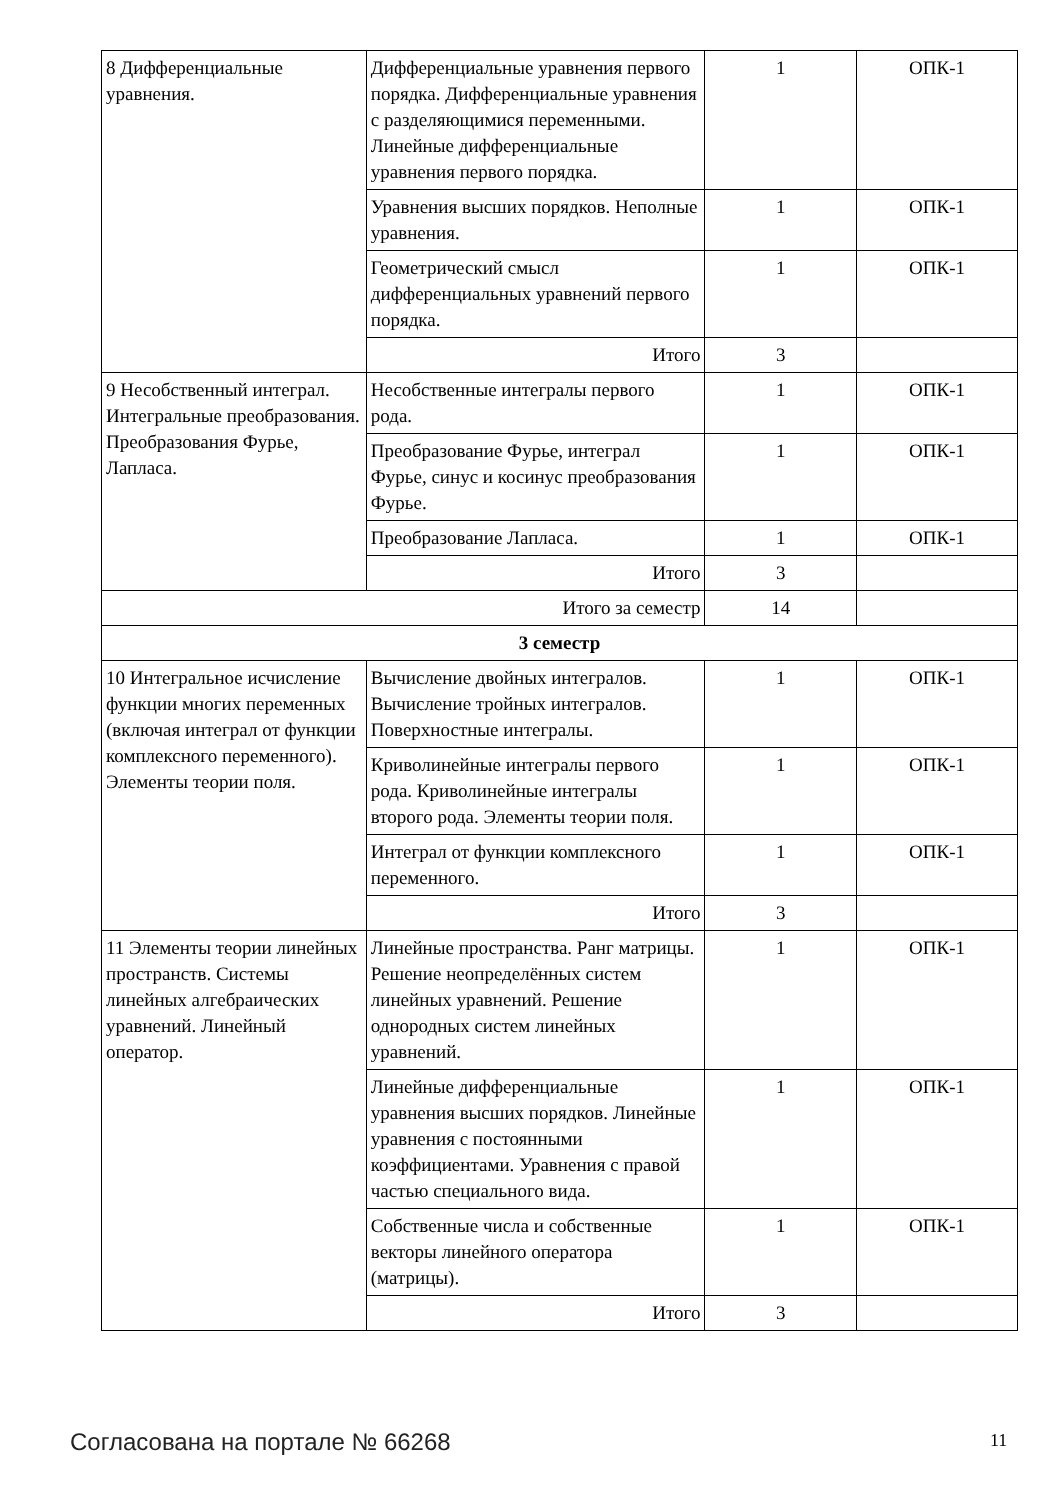| 8 Дифференциальные уравнения. | Дифференциальные уравнения первого порядка. Дифференциальные уравнения с разделяющимися переменными. Линейные дифференциальные уравнения первого порядка. | 1 | ОПК-1 |
| | Уравнения высших порядков. Неполные уравнения. | 1 | ОПК-1 |
| | Геометрический смысл дифференциальных уравнений первого порядка. | 1 | ОПК-1 |
| | Итого | 3 | |
| 9 Несобственный интеграл. Интегральные преобразования. Преобразования Фурье, Лапласа. | Несобственные интегралы первого рода. | 1 | ОПК-1 |
| | Преобразование Фурье, интеграл Фурье, синус и косинус преобразования Фурье. | 1 | ОПК-1 |
| | Преобразование Лапласа. | 1 | ОПК-1 |
| | Итого | 3 | |
| Итого за семестр | | 14 | |
| 3 семестр | | | |
| 10 Интегральное исчисление функции многих переменных (включая интеграл от функции комплексного переменного). Элементы теории поля. | Вычисление двойных интегралов. Вычисление тройных интегралов. Поверхностные интегралы. | 1 | ОПК-1 |
| | Криволинейные интегралы первого рода. Криволинейные интегралы второго рода. Элементы теории поля. | 1 | ОПК-1 |
| | Интеграл от функции комплексного переменного. | 1 | ОПК-1 |
| | Итого | 3 | |
| 11 Элементы теории линейных пространств. Системы линейных алгебраических уравнений. Линейный оператор. | Линейные пространства. Ранг матрицы. Решение неопределённых систем линейных уравнений. Решение однородных систем линейных уравнений. | 1 | ОПК-1 |
| | Линейные дифференциальные уравнения высших порядков. Линейные уравнения с постоянными коэффициентами. Уравнения с правой частью специального вида. | 1 | ОПК-1 |
| | Собственные числа и собственные векторы линейного оператора (матрицы). | 1 | ОПК-1 |
| | Итого | 3 | |
Согласована на портале № 66268 11